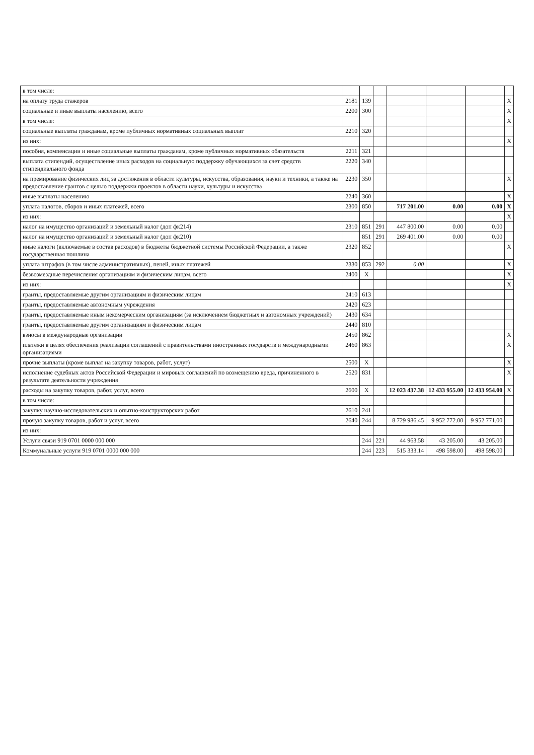| в том числе: | | | | | | | |
| на оплату труда стажеров | 2181 | 139 | | | | | X |
| социальные и иные выплаты населению, всего | 2200 | 300 | | | | | X |
| в том числе: | | | | | | | X |
| социальные выплаты гражданам, кроме публичных нормативных социальных выплат | 2210 | 320 | | | | | |
| из них: | | | | | | | X |
| пособия, компенсации и иные социальные выплаты гражданам, кроме публичных нормативных обязательств | 2211 | 321 | | | | | |
| выплата стипендий, осуществление иных расходов на социальную поддержку обучающихся за счет средств стипендиального фонда | 2220 | 340 | | | | | |
| на премирование физических лиц за достижения в области культуры, искусства, образования, науки и техники, а также на предоставление грантов с целью поддержки проектов в области науки, культуры и искусства | 2230 | 350 | | | | | X |
| иные выплаты населению | 2240 | 360 | | | | | X |
| уплата налогов, сборов и иных платежей, всего | 2300 | 850 | | 717 201.00 | 0.00 | 0.00 | X |
| из них: | | | | | | | X |
| налог на имущество организаций и земельный налог (доп фк214) | 2310 | 851 | 291 | 447 800.00 | 0.00 | 0.00 | |
| налог на имущество организаций и земельный налог (доп фк210) | | 851 | 291 | 269 401.00 | 0.00 | 0.00 | |
| иные налоги (включаемые в состав расходов) в бюджеты бюджетной системы Российской Федерации, а также государственная пошлина | 2320 | 852 | | | | | X |
| уплата штрафов (в том числе административных), пеней, иных платежей | 2330 | 853 | 292 | 0.00 | | | X |
| безвозмездные перечисления организациям и физическим лицам, всего | 2400 | X | | | | | X |
| из них: | | | | | | | X |
| гранты, предоставляемые другим организациям и физическим лицам | 2410 | 613 | | | | | |
| гранты, предоставляемые автономным учреждения | 2420 | 623 | | | | | |
| гранты, предоставляемые иным некомерческим организациям (за исключением бюджетных и автономных учреждений) | 2430 | 634 | | | | | |
| гранты, предоставляемые другим организациям и физическим лицам | 2440 | 810 | | | | | |
| взносы в международные организации | 2450 | 862 | | | | | X |
| платежи в целях обеспечения реализации соглашений с правительствами иностранных государств и международными организациями | 2460 | 863 | | | | | X |
| прочие выплаты (кроме выплат на закупку товаров, работ, услуг) | 2500 | X | | | | | X |
| исполнение судебных актов Российской Федерации и мировых соглашений по возмещению вреда, причиненного в результате деятельности учреждения | 2520 | 831 | | | | | X |
| расходы на закупку товаров, работ, услуг, всего | 2600 | X | | 12 023 437.38 | 12 433 955.00 | 12 433 954.00 | X |
| в том числе: | | | | | | | |
| закупку научно-исследовательских и опытно-конструкторских работ | 2610 | 241 | | | | | |
| прочую закупку товаров, работ и услуг, всего | 2640 | 244 | | 8 729 986.45 | 9 952 772.00 | 9 952 771.00 | |
| из них: | | | | | | | |
| Услуги связи 919 0701 0000 000 000 | | 244 | 221 | 44 963.58 | 43 205.00 | 43 205.00 | |
| Коммунальные услуги 919 0701 0000 000 000 | | 244 | 223 | 515 333.14 | 498 598.00 | 498 598.00 | |